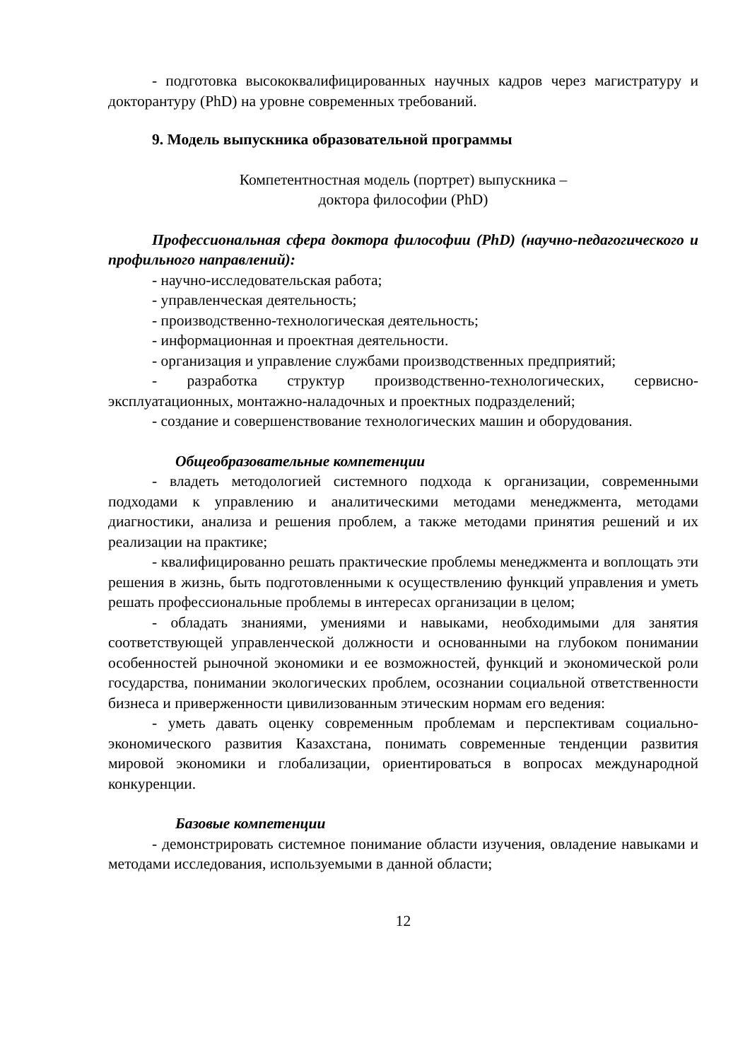- подготовка высококвалифицированных научных кадров через магистратуру и докторантуру (PhD) на уровне современных требований.
9. Модель выпускника образовательной программы
Компетентностная модель (портрет) выпускника –
доктора философии (PhD)
Профессиональная сфера доктора философии (PhD) (научно-педагогического и профильного направлений):
- научно-исследовательская работа;
- управленческая деятельность;
- производственно-технологическая деятельность;
- информационная и проектная деятельности.
- организация и управление службами производственных предприятий;
- разработка структур производственно-технологических, сервисно-эксплуатационных, монтажно-наладочных и проектных подразделений;
- создание и совершенствование технологических машин и оборудования.
Общеобразовательные компетенции
- владеть методологией системного подхода к организации, современными подходами к управлению и аналитическими методами менеджмента, методами диагностики, анализа и решения проблем, а также методами принятия решений и их реализации на практике;
- квалифицированно решать практические проблемы менеджмента и воплощать эти решения в жизнь, быть подготовленными к осуществлению функций управления и уметь решать профессиональные проблемы в интересах организации в целом;
- обладать знаниями, умениями и навыками, необходимыми для занятия соответствующей управленческой должности и основанными на глубоком понимании особенностей рыночной экономики и ее возможностей, функций и экономической роли государства, понимании экологических проблем, осознании социальной ответственности бизнеса и приверженности цивилизованным этическим нормам его ведения:
- уметь давать оценку современным проблемам и перспективам социально-экономического развития Казахстана, понимать современные тенденции развития мировой экономики и глобализации, ориентироваться в вопросах международной конкуренции.
Базовые компетенции
- демонстрировать системное понимание области изучения, овладение навыками и методами исследования, используемыми в данной области;
12